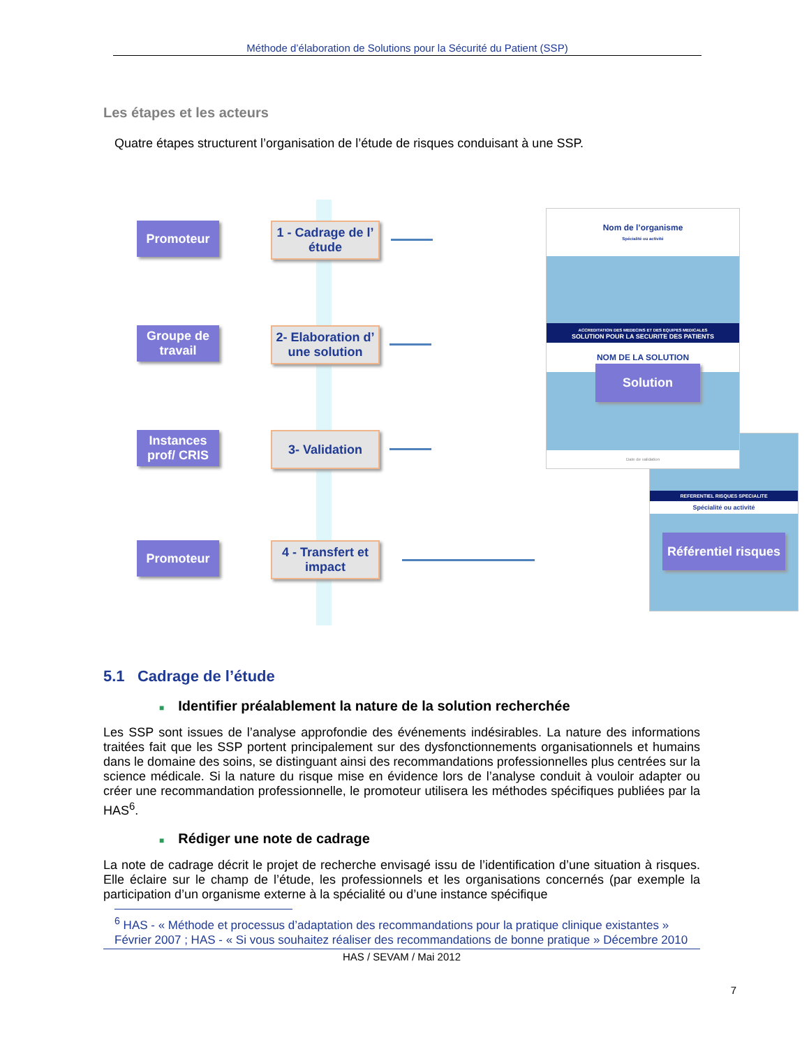Méthode d’élaboration de Solutions pour la Sécurité du Patient (SSP)
Les étapes et les acteurs
Quatre étapes structurent l’organisation de l’étude de risques conduisant à une SSP.
Promoteur
1 - Cadrage de l’ étude
Groupe de travail
2- Elaboration d’ une solution
Instances prof/ CRIS
3- Validation
Promoteur
4 - Transfert et impact
Nom de l’organisme
Spécialité ou activité
ACCREDITATION DES MEDECINS ET DES EQUIPES MEDICALES
SOLUTION POUR LA SECURITE DES PATIENTS
NOM DE LA SOLUTION
Solution
Date de validation
REFERENTIEL RISQUES SPECIALITE
Spécialité ou activité
Référentiel risques
5.1 Cadrage de l’étude
■ Identifier préalablement la nature de la solution recherchée
Les SSP sont issues de l’analyse approfondie des événements indésirables. La nature des informations traitées fait que les SSP portent principalement sur des dysfonctionnements organisationnels et humains dans le domaine des soins, se distinguant ainsi des recommandations professionnelles plus centrées sur la science médicale. Si la nature du risque mise en évidence lors de l’analyse conduit à vouloir adapter ou créer une recommandation professionnelle, le promoteur utilisera les méthodes spécifiques publiées par la HAS<sup>6</sup>.
■ Rédiger une note de cadrage
La note de cadrage décrit le projet de recherche envisagé issu de l’identification d’une situation à risques. Elle éclaire sur le champ de l’étude, les professionnels et les organisations concernés (par exemple la participation d’un organisme externe à la spécialité ou d’une instance spécifique
<sup>6</sup> HAS - « Méthode et processus d’adaptation des recommandations pour la pratique clinique existantes » Février 2007 ; HAS - « Si vous souhaitez réaliser des recommandations de bonne pratique » Décembre 2010
HAS / SEVAM / Mai 2012
7